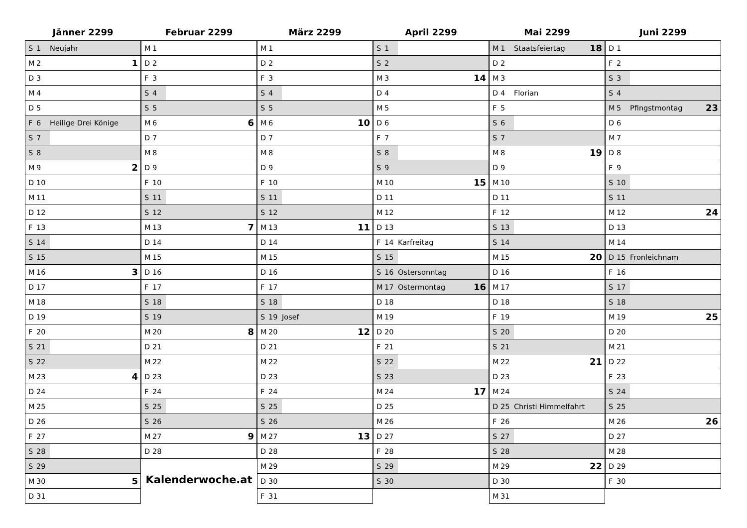Jänner 2299
| S | 1 | Neujahr | |
| M | 2 | | 1 |
| D | 3 | | |
| M | 4 | | |
| D | 5 | | |
| F | 6 | Heilige Drei Könige | |
| S | 7 | | |
| S | 8 | | |
| M | 9 | | 2 |
| D | 10 | | |
| M | 11 | | |
| D | 12 | | |
| F | 13 | | |
| S | 14 | | |
| S | 15 | | |
| M | 16 | | 3 |
| D | 17 | | |
| M | 18 | | |
| D | 19 | | |
| F | 20 | | |
| S | 21 | | |
| S | 22 | | |
| M | 23 | | 4 |
| D | 24 | | |
| M | 25 | | |
| D | 26 | | |
| F | 27 | | |
| S | 28 | | |
| S | 29 | | |
| M | 30 | | 5 |
| D | 31 | | |
Februar 2299
| M | 1 | | |
| D | 2 | | |
| F | 3 | | |
| S | 4 | | |
| S | 5 | | |
| M | 6 | | 6 |
| D | 7 | | |
| M | 8 | | |
| D | 9 | | |
| F | 10 | | |
| S | 11 | | |
| S | 12 | | |
| M | 13 | | 7 |
| D | 14 | | |
| M | 15 | | |
| D | 16 | | |
| F | 17 | | |
| S | 18 | | |
| S | 19 | | |
| M | 20 | | 8 |
| D | 21 | | |
| M | 22 | | |
| D | 23 | | |
| F | 24 | | |
| S | 25 | | |
| S | 26 | | |
| M | 27 | | 9 |
| D | 28 | | |
Kalenderwoche.at
März 2299
| M | 1 | | |
| D | 2 | | |
| F | 3 | | |
| S | 4 | | |
| S | 5 | | |
| M | 6 | | 10 |
| D | 7 | | |
| M | 8 | | |
| D | 9 | | |
| F | 10 | | |
| S | 11 | | |
| S | 12 | | |
| M | 13 | | 11 |
| D | 14 | | |
| M | 15 | | |
| D | 16 | | |
| F | 17 | | |
| S | 18 | | |
| S | 19 | Josef | |
| M | 20 | | 12 |
| D | 21 | | |
| M | 22 | | |
| D | 23 | | |
| F | 24 | | |
| S | 25 | | |
| S | 26 | | |
| M | 27 | | 13 |
| D | 28 | | |
| M | 29 | | |
| D | 30 | | |
| F | 31 | | |
April 2299
| S | 1 | | |
| S | 2 | | |
| M | 3 | | 14 |
| D | 4 | | |
| M | 5 | | |
| D | 6 | | |
| F | 7 | | |
| S | 8 | | |
| S | 9 | | |
| M | 10 | | 15 |
| D | 11 | | |
| M | 12 | | |
| D | 13 | | |
| F | 14 | Karfreitag | |
| S | 15 | | |
| S | 16 | Ostersonntag | |
| M | 17 | Ostermontag | 16 |
| D | 18 | | |
| M | 19 | | |
| D | 20 | | |
| F | 21 | | |
| S | 22 | | |
| S | 23 | | |
| M | 24 | | 17 |
| D | 25 | | |
| M | 26 | | |
| D | 27 | | |
| F | 28 | | |
| S | 29 | | |
| S | 30 | | |
Mai 2299
| M | 1 | Staatsfeiertag | 18 |
| D | 2 | | |
| M | 3 | | |
| D | 4 | Florian | |
| F | 5 | | |
| S | 6 | | |
| S | 7 | | |
| M | 8 | | 19 |
| D | 9 | | |
| M | 10 | | |
| D | 11 | | |
| F | 12 | | |
| S | 13 | | |
| S | 14 | | |
| M | 15 | | 20 |
| D | 16 | | |
| M | 17 | | |
| D | 18 | | |
| F | 19 | | |
| S | 20 | | |
| S | 21 | | |
| M | 22 | | 21 |
| D | 23 | | |
| M | 24 | | |
| D | 25 | Christi Himmelfahrt | |
| F | 26 | | |
| S | 27 | | |
| S | 28 | | |
| M | 29 | | 22 |
| D | 30 | | |
| M | 31 | | |
Juni 2299
| D | 1 | | |
| F | 2 | | |
| S | 3 | | |
| S | 4 | | |
| M | 5 | Pfingstmontag | 23 |
| D | 6 | | |
| M | 7 | | |
| D | 8 | | |
| F | 9 | | |
| S | 10 | | |
| S | 11 | | |
| M | 12 | | 24 |
| D | 13 | | |
| M | 14 | | |
| D | 15 | Fronleichnam | |
| F | 16 | | |
| S | 17 | | |
| S | 18 | | |
| M | 19 | | 25 |
| D | 20 | | |
| M | 21 | | |
| D | 22 | | |
| F | 23 | | |
| S | 24 | | |
| S | 25 | | |
| M | 26 | | 26 |
| D | 27 | | |
| M | 28 | | |
| D | 29 | | |
| F | 30 | | |